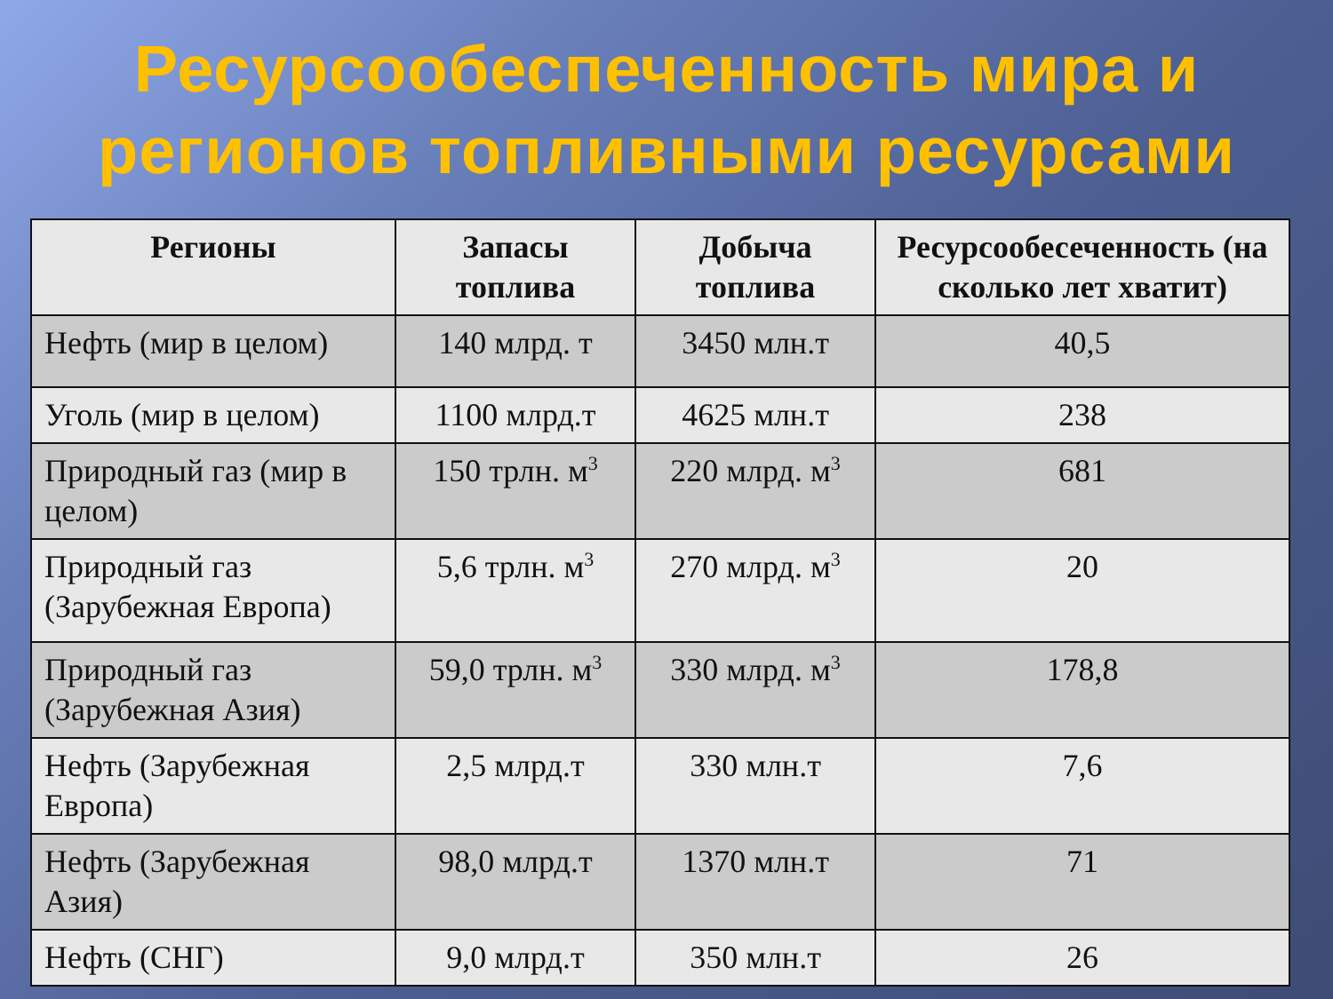Ресурсообеспеченность мира и регионов топливными ресурсами
| Регионы | Запасы топлива | Добыча топлива | Ресурсообесеченность (на сколько лет хватит) |
| --- | --- | --- | --- |
| Нефть (мир в целом) | 140 млрд. т | 3450 млн.т | 40,5 |
| Уголь (мир в целом) | 1100 млрд.т | 4625 млн.т | 238 |
| Природный газ (мир в целом) | 150 трлн. м<sup>3</sup> | 220 млрд. м<sup>3</sup> | 681 |
| Природный газ (Зарубежная Европа) | 5,6 трлн. м<sup>3</sup> | 270 млрд. м<sup>3</sup> | 20 |
| Природный газ (Зарубежная Азия) | 59,0 трлн. м<sup>3</sup> | 330 млрд. м<sup>3</sup> | 178,8 |
| Нефть (Зарубежная Европа) | 2,5 млрд.т | 330 млн.т | 7,6 |
| Нефть (Зарубежная Азия) | 98,0 млрд.т | 1370 млн.т | 71 |
| Нефть (СНГ) | 9,0 млрд.т | 350 млн.т | 26 |